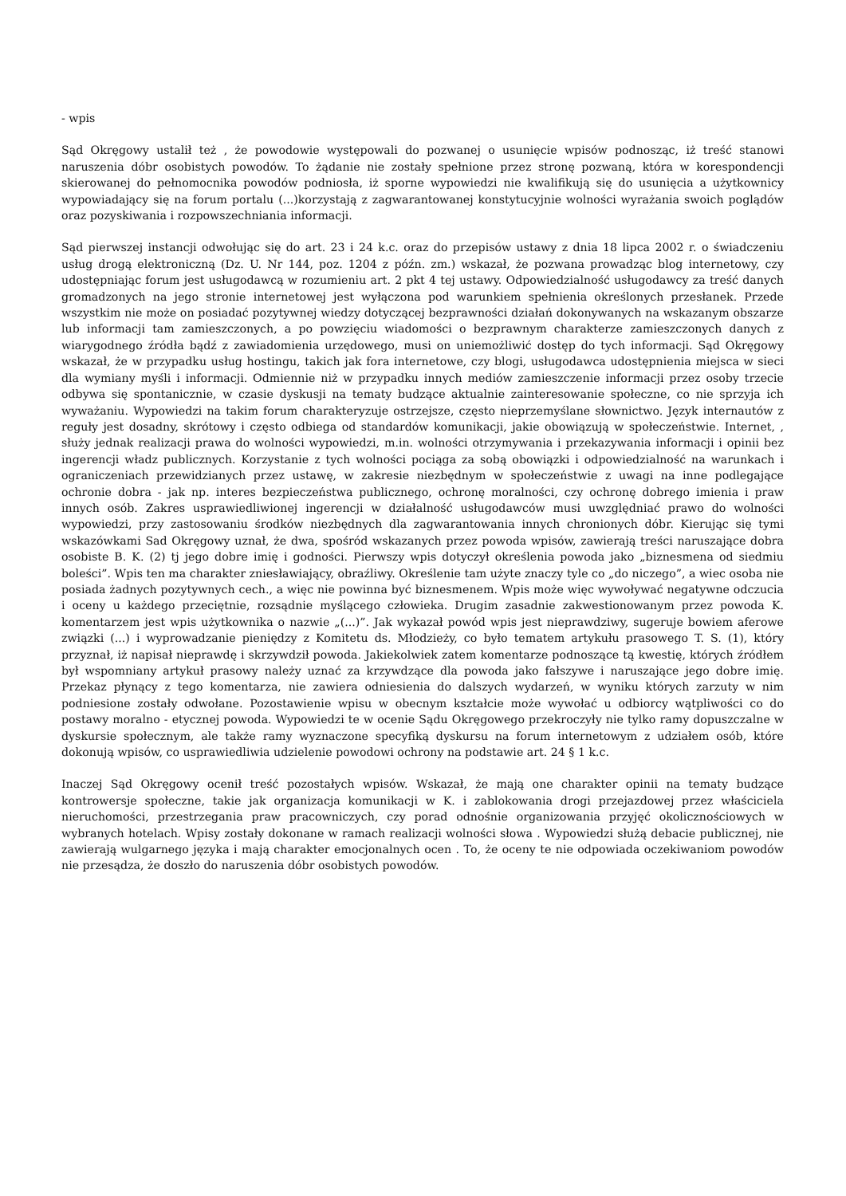- wpis
Sąd Okręgowy ustalił też , że powodowie występowali do pozwanej o usunięcie wpisów podnosząc, iż treść stanowi naruszenia dóbr osobistych powodów. To żądanie nie zostały spełnione przez stronę pozwaną, która w korespondencji skierowanej do pełnomocnika powodów podniosła, iż sporne wypowiedzi nie kwalifikują się do usunięcia a użytkownicy wypowiadający się na forum portalu (...)korzystają z zagwarantowanej konstytucyjnie wolności wyrażania swoich poglądów oraz pozyskiwania i rozpowszechniania informacji.
Sąd pierwszej instancji odwołując się do art. 23 i 24 k.c. oraz do przepisów ustawy z dnia 18 lipca 2002 r. o świadczeniu usług drogą elektroniczną (Dz. U. Nr 144, poz. 1204 z późn. zm.) wskazał, że pozwana prowadząc blog internetowy, czy udostępniając forum jest usługodawcą w rozumieniu art. 2 pkt 4 tej ustawy. Odpowiedzialność usługodawcy za treść danych gromadzonych na jego stronie internetowej jest wyłączona pod warunkiem spełnienia określonych przesłanek. Przede wszystkim nie może on posiadać pozytywnej wiedzy dotyczącej bezprawności działań dokonywanych na wskazanym obszarze lub informacji tam zamieszczonych, a po powzięciu wiadomości o bezprawnym charakterze zamieszczonych danych z wiarygodnego źródła bądź z zawiadomienia urzędowego, musi on uniemożliwić dostęp do tych informacji. Sąd Okręgowy wskazał, że w przypadku usług hostingu, takich jak fora internetowe, czy blogi, usługodawca udostępnienia miejsca w sieci dla wymiany myśli i informacji. Odmiennie niż w przypadku innych mediów zamieszczenie informacji przez osoby trzecie odbywa się spontanicznie, w czasie dyskusji na tematy budzące aktualnie zainteresowanie społeczne, co nie sprzyja ich wyważaniu. Wypowiedzi na takim forum charakteryzuje ostrzejsze, często nieprzemyślane słownictwo. Język internautów z reguły jest dosadny, skrótowy i często odbiega od standardów komunikacji, jakie obowiązują w społeczeństwie. Internet, , służy jednak realizacji prawa do wolności wypowiedzi, m.in. wolności otrzymywania i przekazywania informacji i opinii bez ingerencji władz publicznych. Korzystanie z tych wolności pociąga za sobą obowiązki i odpowiedzialność na warunkach i ograniczeniach przewidzianych przez ustawę, w zakresie niezbędnym w społeczeństwie z uwagi na inne podlegające ochronie dobra - jak np. interes bezpieczeństwa publicznego, ochronę moralności, czy ochronę dobrego imienia i praw innych osób. Zakres usprawiedliwionej ingerencji w działalność usługodawców musi uwzględniać prawo do wolności wypowiedzi, przy zastosowaniu środków niezbędnych dla zagwarantowania innych chronionych dóbr. Kierując się tymi wskazówkami Sad Okręgowy uznał, że dwa, spośród wskazanych przez powoda wpisów, zawierają treści naruszające dobra osobiste B. K. (2) tj jego dobre imię i godności. Pierwszy wpis dotyczył określenia powoda jako „biznesmena od siedmiu boleści”. Wpis ten ma charakter zniesławiający, obraźliwy. Określenie tam użyte znaczy tyle co „do niczego”, a wiec osoba nie posiada żadnych pozytywnych cech., a więc nie powinna być biznesmenem. Wpis może więc wywoływać negatywne odczucia i oceny u każdego przeciętnie, rozsądnie myślącego człowieka. Drugim zasadnie zakwestionowanym przez powoda K. komentarzem jest wpis użytkownika o nazwie „(...)”. Jak wykazał powód wpis jest nieprawdziwy, sugeruje bowiem aferowe związki (...) i wyprowadzanie pieniędzy z Komitetu ds. Młodzieży, co było tematem artykułu prasowego T. S. (1), który przyznał, iż napisał nieprawdę i skrzywdził powoda. Jakiekolwiek zatem komentarze podnoszące tą kwestię, których źródłem był wspomniany artykuł prasowy należy uznać za krzywdzące dla powoda jako fałszywe i naruszające jego dobre imię. Przekaz płynący z tego komentarza, nie zawiera odniesienia do dalszych wydarzeń, w wyniku których zarzuty w nim podniesione zostały odwołane. Pozostawienie wpisu w obecnym kształcie może wywołać u odbiorcy wątpliwości co do postawy moralno - etycznej powoda. Wypowiedzi te w ocenie Sądu Okręgowego przekroczyły nie tylko ramy dopuszczalne w dyskursie społecznym, ale także ramy wyznaczone specyfiką dyskursu na forum internetowym z udziałem osób, które dokonują wpisów, co usprawiedliwia udzielenie powodowi ochrony na podstawie art. 24 § 1 k.c.
Inaczej Sąd Okręgowy ocenił treść pozostałych wpisów. Wskazał, że mają one charakter opinii na tematy budzące kontrowersje społeczne, takie jak organizacja komunikacji w K. i zablokowania drogi przejazdowej przez właściciela nieruchomości, przestrzegania praw pracowniczych, czy porad odnośnie organizowania przyjęć okolicznościowych w wybranych hotelach. Wpisy zostały dokonane w ramach realizacji wolności słowa . Wypowiedzi służą debacie publicznej, nie zawierają wulgarnego języka i mają charakter emocjonalnych ocen . To, że oceny te nie odpowiada oczekiwaniom powodów nie przesądza, że doszło do naruszenia dóbr osobistych powodów.